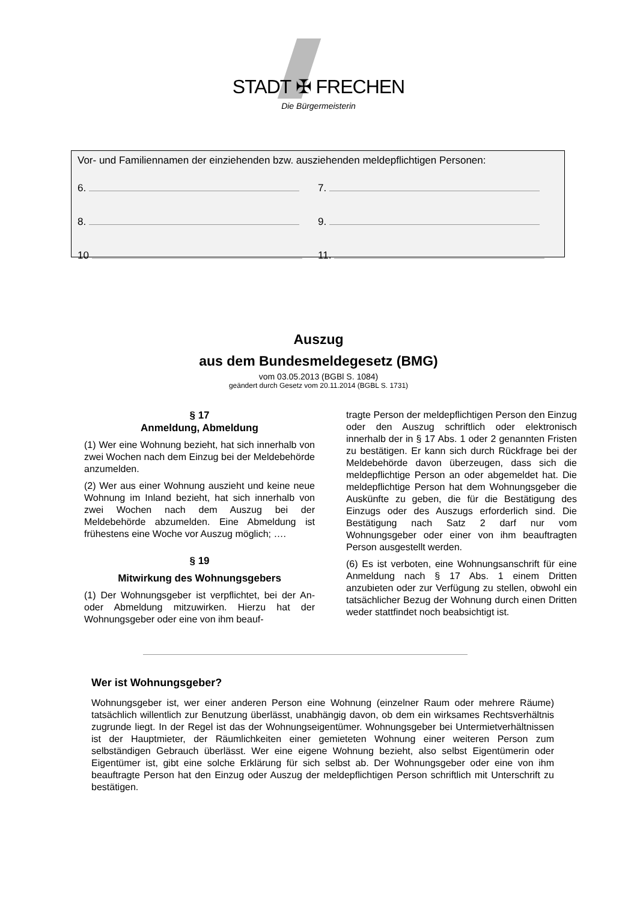STADT ✠ FRECHEN
Die Bürgermeisterin
Vor- und Familiennamen der einziehenden bzw. ausziehenden meldepflichtigen Personen:
6. 7.
8. 9.
10 11.
Auszug
aus dem Bundesmeldegesetz (BMG)
vom 03.05.2013 (BGBl S. 1084)
geändert durch Gesetz vom 20.11.2014 (BGBL S. 1731)
§ 17
Anmeldung, Abmeldung
(1) Wer eine Wohnung bezieht, hat sich innerhalb von zwei Wochen nach dem Einzug bei der Meldebehörde anzumelden.
(2) Wer aus einer Wohnung auszieht und keine neue Wohnung im Inland bezieht, hat sich innerhalb von zwei Wochen nach dem Auszug bei der Meldebehörde abzumelden. Eine Abmeldung ist frühestens eine Woche vor Auszug möglich; ….
§ 19
Mitwirkung des Wohnungsgebers
(1) Der Wohnungsgeber ist verpflichtet, bei der An- oder Abmeldung mitzuwirken. Hierzu hat der Wohnungsgeber oder eine von ihm beauf-
tragte Person der meldepflichtigen Person den Einzug oder den Auszug schriftlich oder elektronisch innerhalb der in § 17 Abs. 1 oder 2 genannten Fristen zu bestätigen. Er kann sich durch Rückfrage bei der Meldebehörde davon überzeugen, dass sich die meldepflichtige Person an oder abgemeldet hat. Die meldepflichtige Person hat dem Wohnungsgeber die Auskünfte zu geben, die für die Bestätigung des Einzugs oder des Auszugs erforderlich sind. Die Bestätigung nach Satz 2 darf nur vom Wohnungsgeber oder einer von ihm beauftragten Person ausgestellt werden.
(6) Es ist verboten, eine Wohnungsanschrift für eine Anmeldung nach § 17 Abs. 1 einem Dritten anzubieten oder zur Verfügung zu stellen, obwohl ein tatsächlicher Bezug der Wohnung durch einen Dritten weder stattfindet noch beabsichtigt ist.
Wer ist Wohnungsgeber?
Wohnungsgeber ist, wer einer anderen Person eine Wohnung (einzelner Raum oder mehrere Räume) tatsächlich willentlich zur Benutzung überlässt, unabhängig davon, ob dem ein wirksames Rechtsverhältnis zugrunde liegt. In der Regel ist das der Wohnungseigentümer. Wohnungsgeber bei Untermietverhältnissen ist der Hauptmieter, der Räumlichkeiten einer gemieteten Wohnung einer weiteren Person zum selbständigen Gebrauch überlässt. Wer eine eigene Wohnung bezieht, also selbst Eigentümerin oder Eigentümer ist, gibt eine solche Erklärung für sich selbst ab. Der Wohnungsgeber oder eine von ihm beauftragte Person hat den Einzug oder Auszug der meldepflichtigen Person schriftlich mit Unterschrift zu bestätigen.